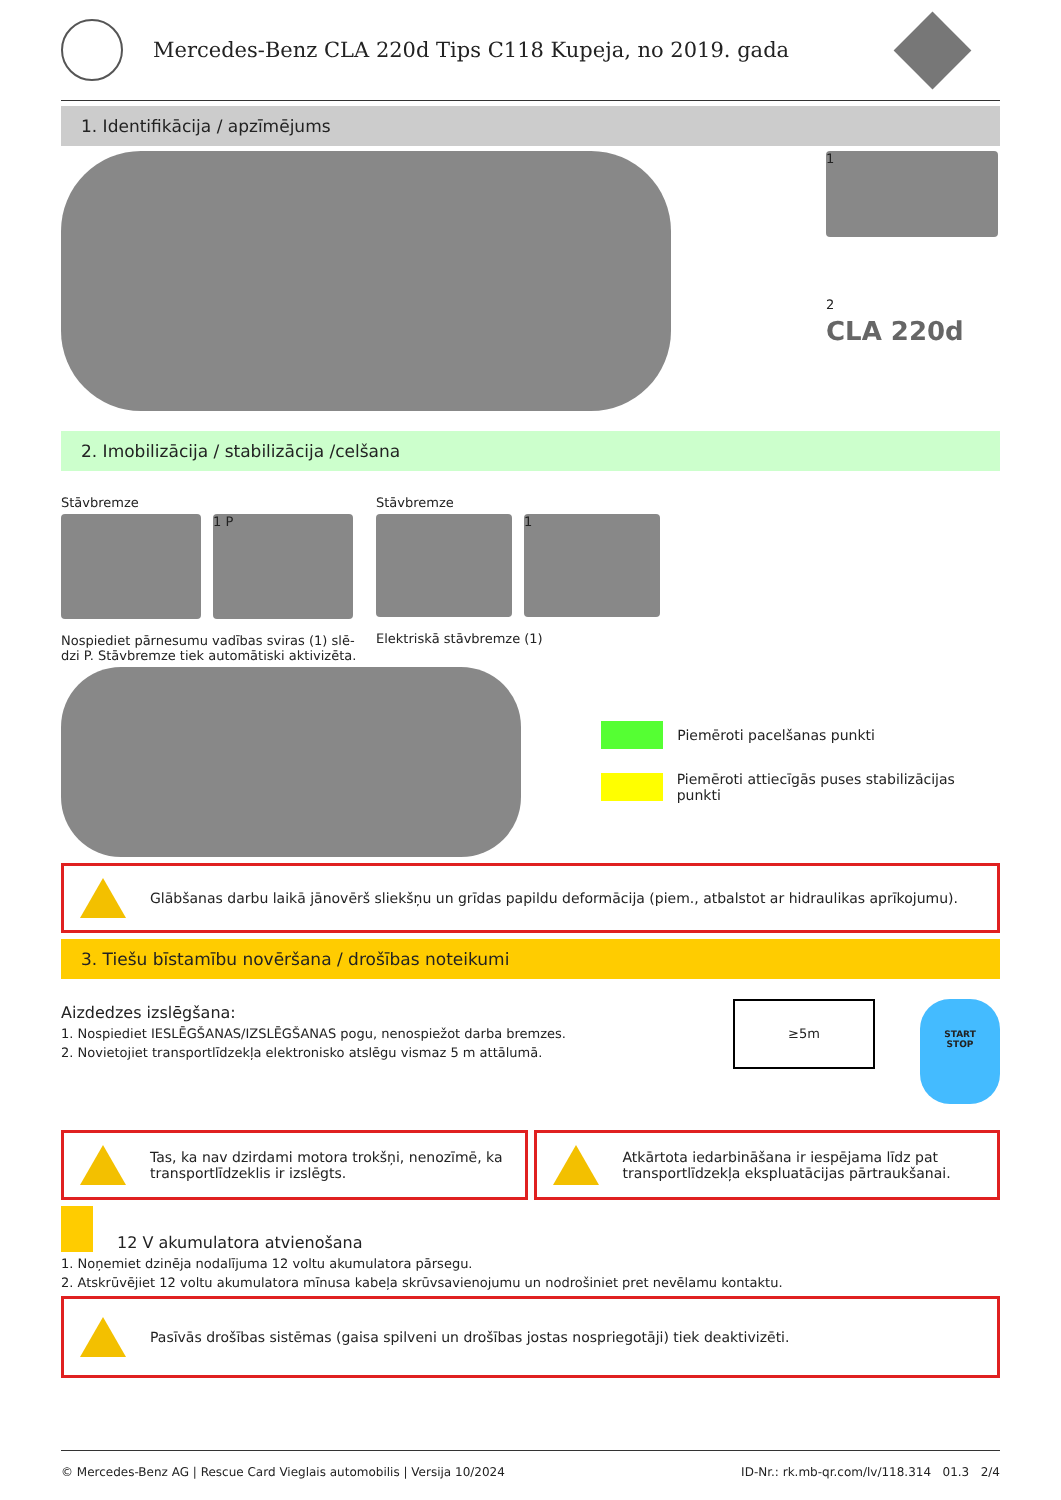Mercedes-Benz CLA 220d Tips C118 Kupeja, no 2019. gada
1. Identifikācija / apzīmējums
1
2
CLA 220d
2. Imobilizācija / stabilizācija /celšana
Stāvbremze
1 P
Nospiediet pārnesumu vadības sviras (1) slē-
dzi P. Stāvbremze tiek automātiski aktivizēta.
Stāvbremze
1
Elektriskā stāvbremze (1)
Piemēroti pacelšanas punkti
Piemēroti attiecīgās puses stabilizācijas punkti
Glābšanas darbu laikā jānovērš sliekšņu un grīdas papildu deformācija (piem., atbalstot ar hidraulikas aprīkojumu).
3. Tiešu bīstamību novēršana / drošības noteikumi
Aizdedzes izslēgšana:
1. Nospiediet IESLĒGŠANAS/IZSLĒGŠANAS pogu, nenospiežot darba bremzes.
2. Novietojiet transportlīdzekļa elektronisko atslēgu vismaz 5 m attālumā.
≥5m
START
STOP
Tas, ka nav dzirdami motora trokšņi, nenozīmē, ka transportlīdzeklis ir izslēgts.
Atkārtota iedarbināšana ir iespējama līdz pat transportlīdzekļa ekspluatācijas pārtraukšanai.
12 V akumulatora atvienošana
1. Noņemiet dzinēja nodalījuma 12 voltu akumulatora pārsegu.
2. Atskrūvējiet 12 voltu akumulatora mīnusa kabeļa skrūvsavienojumu un nodrošiniet pret nevēlamu kontaktu.
Pasīvās drošības sistēmas (gaisa spilveni un drošības jostas nospriegotāji) tiek deaktivizēti.
© Mercedes-Benz AG | Rescue Card Vieglais automobilis | Versija 10/2024 ID-Nr.: rk.mb-qr.com/lv/118.314 01.3 2/4